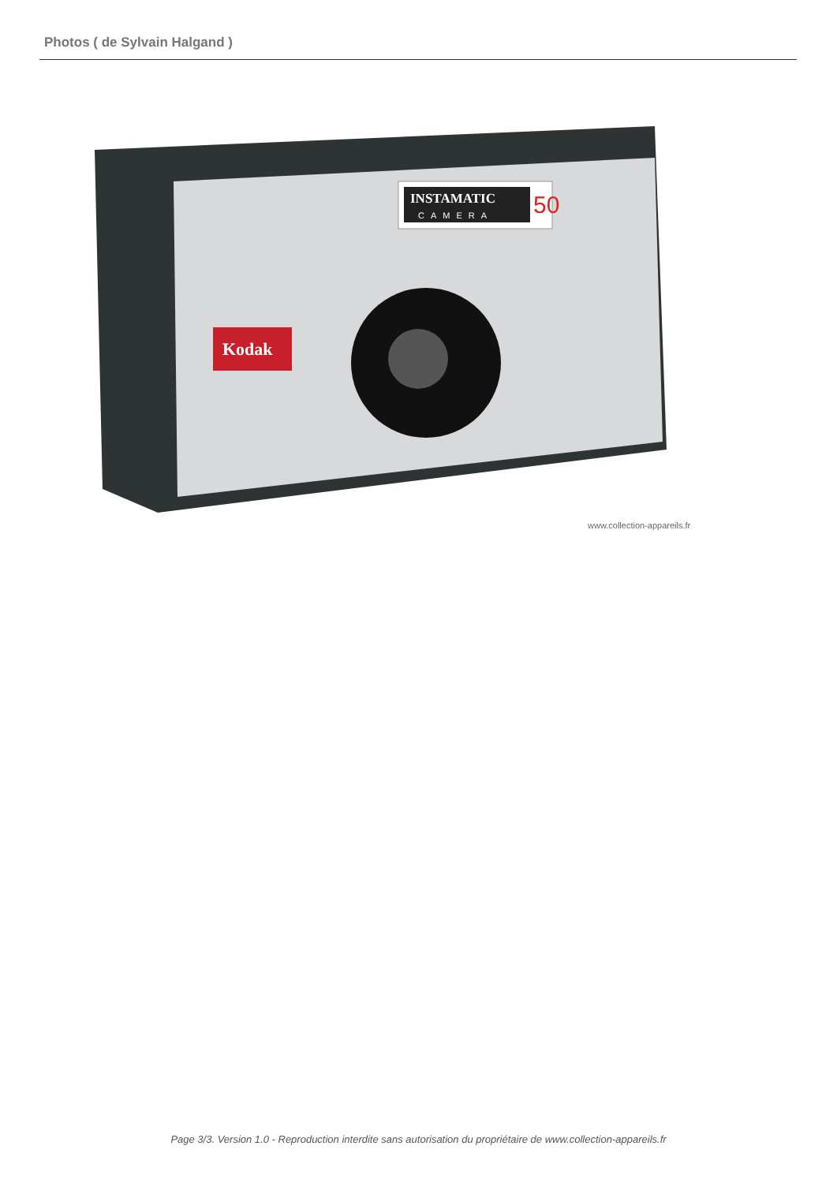Photos ( de Sylvain Halgand )
INSTAMATIC
CAMERA
50
Kodak
www.collection-appareils.fr
Page 3/3. Version 1.0 - Reproduction interdite sans autorisation du propriétaire de www.collection-appareils.fr